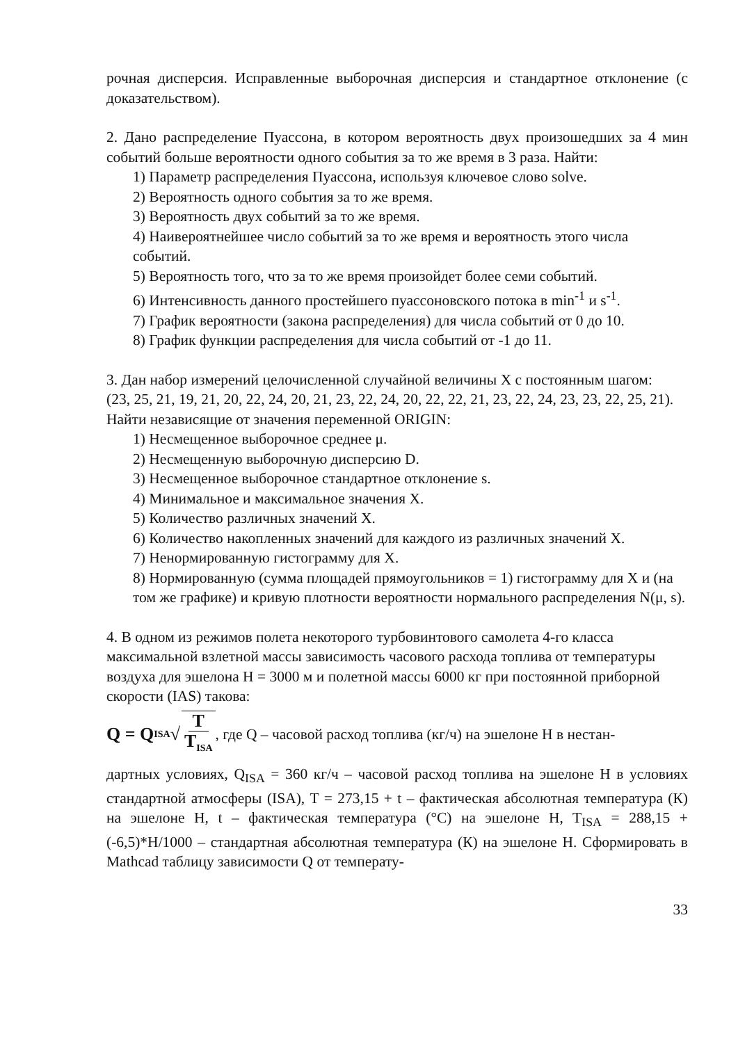рочная дисперсия. Исправленные выборочная дисперсия и стандартное откло­нение (с доказательством).
2. Дано распределение Пуассона, в котором вероятность двух произошедших за 4 мин событий больше вероятности одного события за то же время в 3 раза. Найти:
1) Параметр распределения Пуассона, используя ключевое слово solve.
2) Вероятность одного события за то же время.
3) Вероятность двух событий за то же время.
4) Наивероятнейшее число событий за то же время и вероятность этого чис­ла событий.
5) Вероятность того, что за то же время произойдет более семи событий.
6) Интенсивность данного простейшего пуассоновского потока в min<sup>-1</sup> и s<sup>-1</sup>.
7) График вероятности (закона распределения) для числа событий от 0 до 10.
8) График функции распределения для числа событий от -1 до 11.
3. Дан набор измерений целочисленной случайной величины X с постоянным шагом:
(23, 25, 21, 19, 21, 20, 22, 24, 20, 21, 23, 22, 24, 20, 22, 22, 21, 23, 22, 24, 23, 23, 22, 25, 21). Найти независящие от значения переменной ORIGIN:
1) Несмещенное выборочное среднее μ.
2) Несмещенную выборочную дисперсию D.
3) Несмещенное выборочное стандартное отклонение s.
4) Минимальное и максимальное значения X.
5) Количество различных значений X.
6) Количество накопленных значений для каждого из различных значений X.
7) Ненормированную гистограмму для X.
8) Нормированную (сумма площадей прямоугольников = 1) гистограмму для X и (на том же графике) и кривую плотности вероятности нормального распределения N(μ, s).
4. В одном из режимов полета некоторого турбовинтового самолета 4-го класса максимальной взлетной массы зависимость часового расхода топлива от темпе­ратуры воздуха для эшелона H = 3000 м и полетной массы 6000 кг при посто­янной приборной скорости (IAS) такова:
Q = Q<sub>ISA</sub> √ T T<sub>ISA</sub>, где Q – часовой расход топлива (кг/ч) на эшелоне H в нестан-
дартных условиях, Q<sub>ISA</sub> = 360 кг/ч – часовой расход топлива на эшелоне H в условиях стандартной атмосферы (ISA), T = 273,15 + t – фактическая абсолют­ная температура (К) на эшелоне H, t – фактическая температура (°C) на эшело­не H, T<sub>ISA</sub> = 288,15 + (-6,5)*H/1000 – стандартная абсолютная температура (К) на эшелоне H. Сформировать в Mathcad таблицу зависимости Q от температу-
33